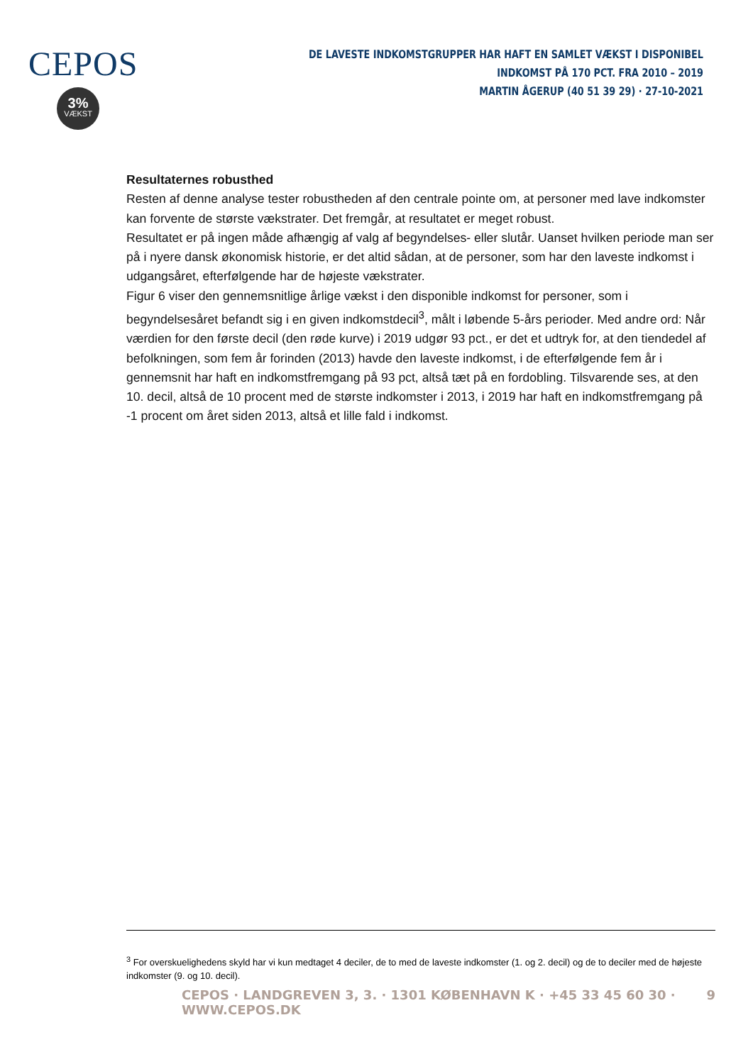CEPOS
3%
VÆKST
DE LAVESTE INDKOMSTGRUPPER HAR HAFT EN SAMLET VÆKST I DISPONIBEL INDKOMST PÅ 170 PCT. FRA 2010 – 2019
MARTIN ÅGERUP (40 51 39 29) · 27-10-2021
Resultaternes robusthed
Resten af denne analyse tester robustheden af den centrale pointe om, at personer med lave indkomster kan forvente de største vækstrater. Det fremgår, at resultatet er meget robust.
Resultatet er på ingen måde afhængig af valg af begyndelses- eller slutår. Uanset hvilken periode man ser på i nyere dansk økonomisk historie, er det altid sådan, at de personer, som har den laveste indkomst i udgangsåret, efterfølgende har de højeste vækstrater.
Figur 6 viser den gennemsnitlige årlige vækst i den disponible indkomst for personer, som i begyndelsesåret befandt sig i en given indkomstdecil<sup>3</sup>, målt i løbende 5-års perioder. Med andre ord: Når værdien for den første decil (den røde kurve) i 2019 udgør 93 pct., er det et udtryk for, at den tiendedel af befolkningen, som fem år forinden (2013) havde den laveste indkomst, i de efterfølgende fem år i gennemsnit har haft en indkomstfremgang på 93 pct, altså tæt på en fordobling. Tilsvarende ses, at den 10. decil, altså de 10 procent med de største indkomster i 2013, i 2019 har haft en indkomstfremgang på -1 procent om året siden 2013, altså et lille fald i indkomst.
<sup>3</sup> For overskuelighedens skyld har vi kun medtaget 4 deciler, de to med de laveste indkomster (1. og 2. decil) og de to deciler med de højeste indkomster (9. og 10. decil).
CEPOS · LANDGREVEN 3, 3. · 1301 KØBENHAVN K · +45 33 45 60 30 · WWW.CEPOS.DK 9